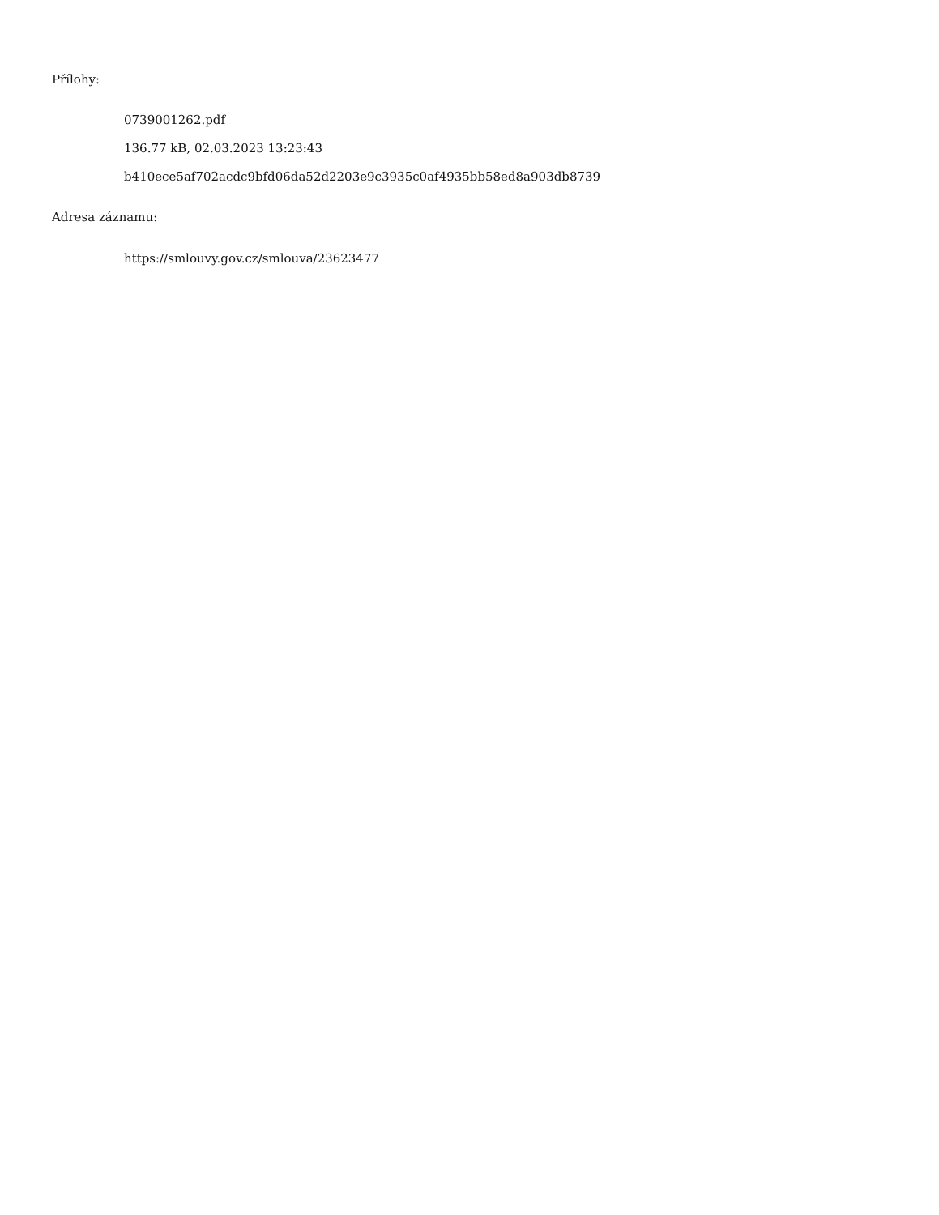Přílohy:
0739001262.pdf
136.77 kB, 02.03.2023 13:23:43
b410ece5af702acdc9bfd06da52d2203e9c3935c0af4935bb58ed8a903db8739
Adresa záznamu:
https://smlouvy.gov.cz/smlouva/23623477